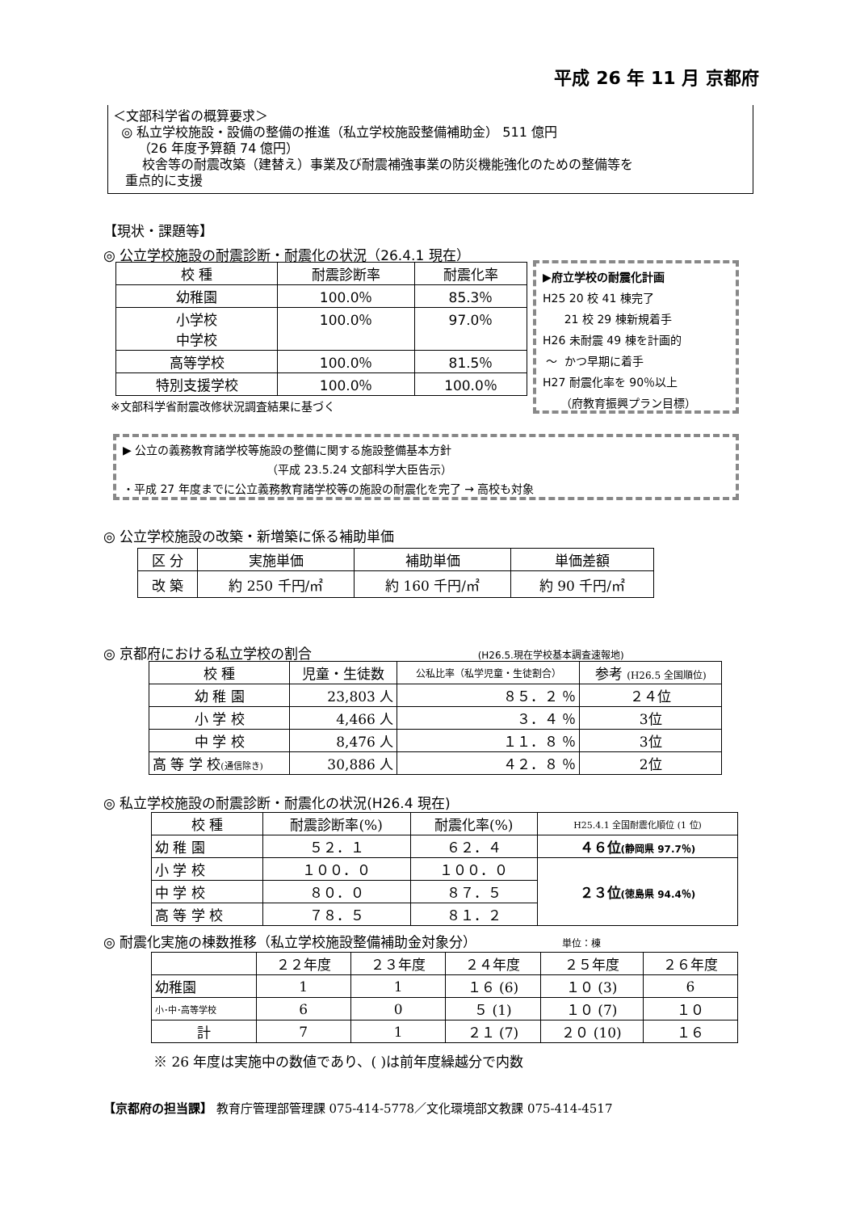平成 26 年 11 月 京都府
＜文部科学省の概算要求＞
◎ 私立学校施設・設備の整備の推進（私立学校施設整備補助金） 511 億円
（26 年度予算額 74 億円）
校舎等の耐震改築（建替え）事業及び耐震補強事業の防災機能強化のための整備等を
重点的に支援
【現状・課題等】
◎ 公立学校施設の耐震診断・耐震化の状況（26.4.1 現在）
| 校 種 | 耐震診断率 | 耐震化率 |
| --- | --- | --- |
| 幼稚園 | 100.0％ | 85.3％ |
| 小学校 中学校 | 100.0％ | 97.0％ |
| 高等学校 | 100.0％ | 81.5％ |
| 特別支援学校 | 100.0％ | 100.0％ |
※文部科学省耐震改修状況調査結果に基づく
▶府立学校の耐震化計画
H25 20 校 41 棟完了
21 校 29 棟新規着手
H26 未耐震 49 棟を計画的
～ かつ早期に着手
H27 耐震化率を 90％以上
（府教育振興プラン目標）
▶ 公立の義務教育諸学校等施設の整備に関する施設整備基本方針
（平成 23.5.24 文部科学大臣告示）
・平成 27 年度までに公立義務教育諸学校等の施設の耐震化を完了 → 高校も対象
◎ 公立学校施設の改築・新増築に係る補助単価
| 区 分 | 実施単価 | 補助単価 | 単価差額 |
| 改 築 | 約 250 千円/㎡ | 約 160 千円/㎡ | 約 90 千円/㎡ |
◎ 京都府における私立学校の割合 (H26.5.現在学校基本調査速報地)
| 校 種 | 児童・生徒数 | 公私比率（私学児童・生徒割合） | 参考 (H26.5 全国順位) |
| 幼 稚 園 | 23,803 人 | ８５．２ ％ | ２４位 |
| 小 学 校 | 4,466 人 | ３．４ ％ | 3位 |
| 中 学 校 | 8,476 人 | １１．８ ％ | 3位 |
| 高 等 学 校 (通信除き) | 30,886 人 | ４２．８ ％ | 2位 |
◎ 私立学校施設の耐震診断・耐震化の状況(H26.4 現在)
| 校 種 | 耐震診断率(%) | 耐震化率(%) | H25.4.1 全国耐震化順位 (1 位) |
| 幼 稚 園 | ５２．１ | ６２．４ | ４６位 (静岡県 97.7％) |
| 小 学 校 | １００．０ | １００．０ | ２３位 (徳島県 94.4％) |
| 中 学 校 | ８０．０ | ８７．５ | |
| 高 等 学 校 | ７８．５ | ８１．２ | |
◎ 耐震化実施の棟数推移（私立学校施設整備補助金対象分） 単位：棟
| | ２２年度 | ２３年度 | ２４年度 | ２５年度 | ２６年度 |
| 幼稚園 | 1 | 1 | １６ (6) | １０ (3) | 6 |
| 小･中･高等学校 | 6 | 0 | ５ (1) | １０ (7) | １０ |
| 計 | 7 | 1 | ２１ (7) | ２０ (10) | １６ |
※ 26 年度は実施中の数値であり、( )は前年度繰越分で内数
【京都府の担当課】 教育庁管理部管理課 075-414-5778／文化環境部文教課 075-414-4517